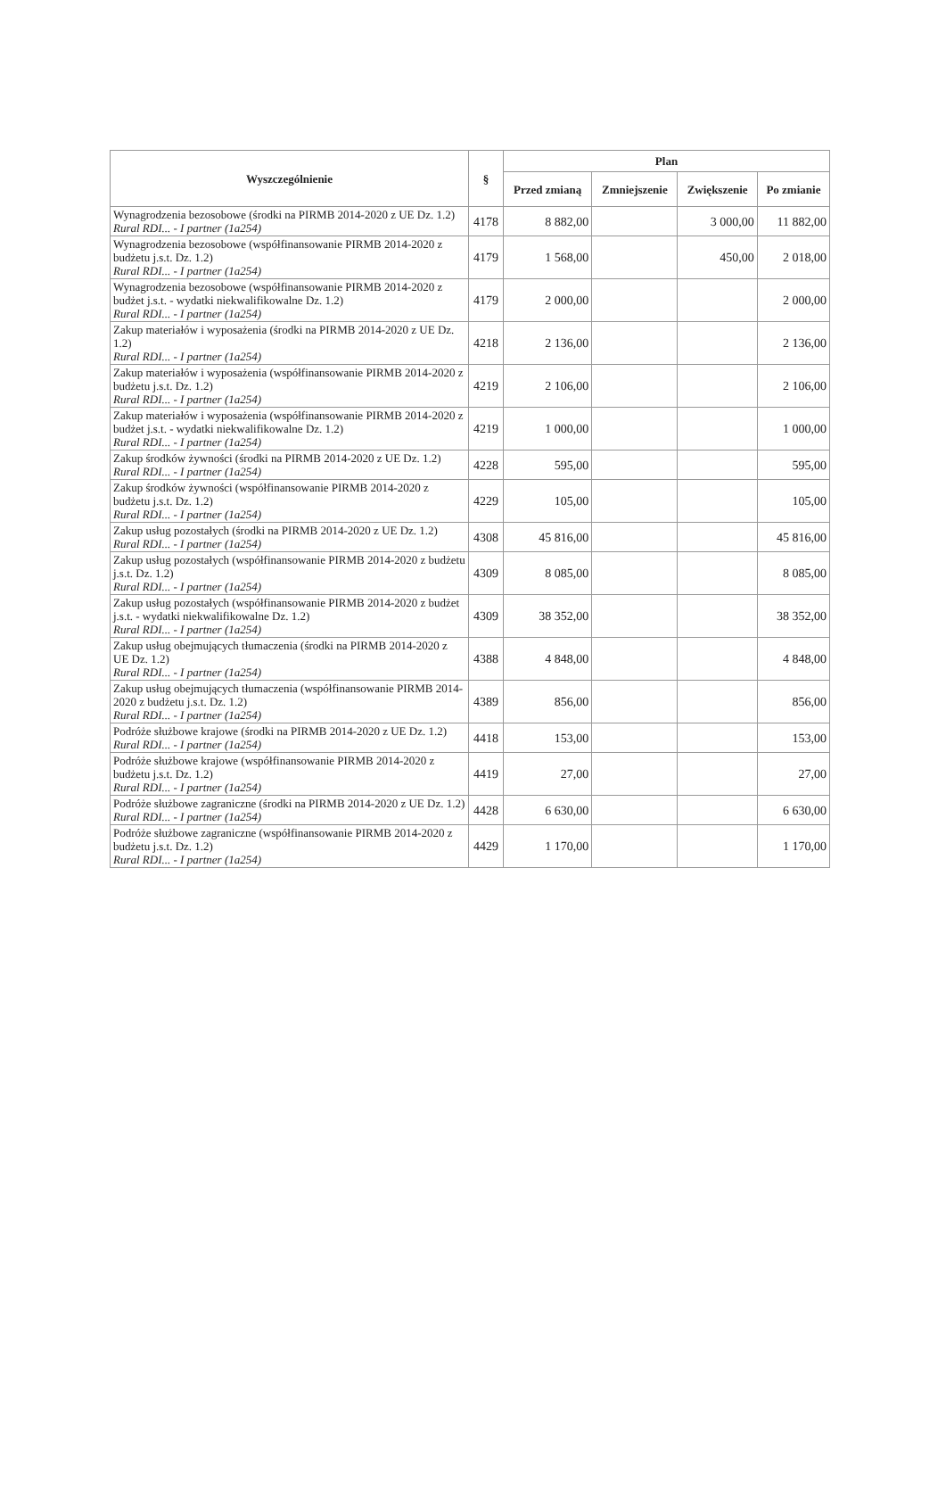| Wyszczególnienie | § | Plan | | | |
| --- | --- | --- | --- | --- | --- |
| | | Przed zmianą | Zmniejszenie | Zwiększenie | Po zmianie |
| Wynagrodzenia bezosobowe (środki na PIRMB 2014-2020 z UE Dz. 1.2) Rural RDI... - I partner (1a254) | 4178 | 8 882,00 | | 3 000,00 | 11 882,00 |
| Wynagrodzenia bezosobowe (współfinansowanie PIRMB 2014-2020 z budżetu j.s.t. Dz. 1.2) Rural RDI... - I partner (1a254) | 4179 | 1 568,00 | | 450,00 | 2 018,00 |
| Wynagrodzenia bezosobowe (współfinansowanie PIRMB 2014-2020 z budżet j.s.t. - wydatki niekwalifikowalne Dz. 1.2) Rural RDI... - I partner (1a254) | 4179 | 2 000,00 | | | 2 000,00 |
| Zakup materiałów i wyposażenia (środki na PIRMB 2014-2020 z UE Dz. 1.2) Rural RDI... - I partner (1a254) | 4218 | 2 136,00 | | | 2 136,00 |
| Zakup materiałów i wyposażenia (współfinansowanie PIRMB 2014-2020 z budżetu j.s.t. Dz. 1.2) Rural RDI... - I partner (1a254) | 4219 | 2 106,00 | | | 2 106,00 |
| Zakup materiałów i wyposażenia (współfinansowanie PIRMB 2014-2020 z budżet j.s.t. - wydatki niekwalifikowalne Dz. 1.2) Rural RDI... - I partner (1a254) | 4219 | 1 000,00 | | | 1 000,00 |
| Zakup środków żywności (środki na PIRMB 2014-2020 z UE Dz. 1.2) Rural RDI... - I partner (1a254) | 4228 | 595,00 | | | 595,00 |
| Zakup środków żywności (współfinansowanie PIRMB 2014-2020 z budżetu j.s.t. Dz. 1.2) Rural RDI... - I partner (1a254) | 4229 | 105,00 | | | 105,00 |
| Zakup usług pozostałych (środki na PIRMB 2014-2020 z UE Dz. 1.2) Rural RDI... - I partner (1a254) | 4308 | 45 816,00 | | | 45 816,00 |
| Zakup usług pozostałych (współfinansowanie PIRMB 2014-2020 z budżetu j.s.t. Dz. 1.2) Rural RDI... - I partner (1a254) | 4309 | 8 085,00 | | | 8 085,00 |
| Zakup usług pozostałych (współfinansowanie PIRMB 2014-2020 z budżet j.s.t. - wydatki niekwalifikowalne Dz. 1.2) Rural RDI... - I partner (1a254) | 4309 | 38 352,00 | | | 38 352,00 |
| Zakup usług obejmujących tłumaczenia (środki na PIRMB 2014-2020 z UE Dz. 1.2) Rural RDI... - I partner (1a254) | 4388 | 4 848,00 | | | 4 848,00 |
| Zakup usług obejmujących tłumaczenia (współfinansowanie PIRMB 2014-2020 z budżetu j.s.t. Dz. 1.2) Rural RDI... - I partner (1a254) | 4389 | 856,00 | | | 856,00 |
| Podróże służbowe krajowe (środki na PIRMB 2014-2020 z UE Dz. 1.2) Rural RDI... - I partner (1a254) | 4418 | 153,00 | | | 153,00 |
| Podróże służbowe krajowe (współfinansowanie PIRMB 2014-2020 z budżetu j.s.t. Dz. 1.2) Rural RDI... - I partner (1a254) | 4419 | 27,00 | | | 27,00 |
| Podróże służbowe zagraniczne (środki na PIRMB 2014-2020 z UE Dz. 1.2) Rural RDI... - I partner (1a254) | 4428 | 6 630,00 | | | 6 630,00 |
| Podróże służbowe zagraniczne (współfinansowanie PIRMB 2014-2020 z budżetu j.s.t. Dz. 1.2) Rural RDI... - I partner (1a254) | 4429 | 1 170,00 | | | 1 170,00 |